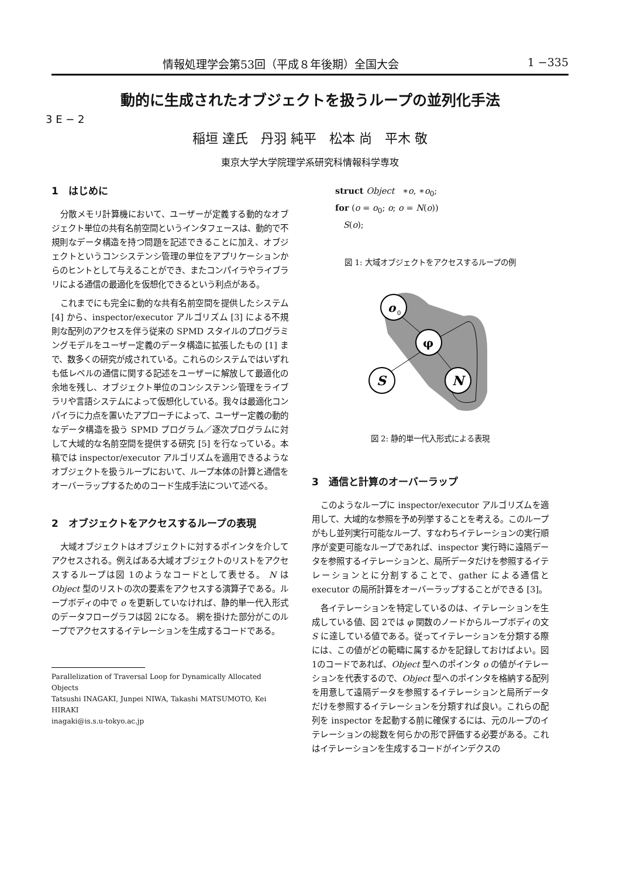情報処理学会第53回（平成８年後期）全国大会 1 −335
動的に生成されたオブジェクトを扱うループの並列化手法
3 E − 2
稲垣 達氏　丹羽 純平　松本 尚　平木 敬
東京大学大学院理学系研究科情報科学専攻
1　はじめに
分散メモリ計算機において、ユーザーが定義する動的なオブジェクト単位の共有名前空間というインタフェースは、動的で不規則なデータ構造を持つ問題を記述できることに加え、オブジェクトというコンシステンシ管理の単位をアプリケーションからのヒントとして与えることができ、またコンパイラやライブラリによる通信の最適化を仮想化できるという利点がある。
これまでにも完全に動的な共有名前空間を提供したシステム [4] から、inspector/executor アルゴリズム [3] による不規則な配列のアクセスを伴う従来の SPMD スタイルのプログラミングモデルをユーザー定義のデータ構造に拡張したもの [1] まで、数多くの研究が成されている。これらのシステムではいずれも低レベルの通信に関する記述をユーザーに解放して最適化の余地を残し、オブジェクト単位のコンシステンシ管理をライブラリや言語システムによって仮想化している。我々は最適化コンパイラに力点を置いたアプローチによって、ユーザー定義の動的なデータ構造を扱う SPMD プログラム／逐次プログラムに対して大域的な名前空間を提供する研究 [5] を行なっている。本稿では inspector/executor アルゴリズムを適用できるようなオブジェクトを扱うループにおいて、ループ本体の計算と通信をオーバーラップするためのコード生成手法について述べる。
2　オブジェクトをアクセスするループの表現
大域オブジェクトはオブジェクトに対するポインタを介してアクセスされる。例えばある大域オブジェクトのリストをアクセスするループは図 1のようなコードとして表せる。 N は Object 型のリストの次の要素をアクセスする演算子である。ループボディの中で o を更新していなければ、静的単一代入形式のデータフローグラフは図 2になる。 網を掛けた部分がこのループでアクセスするイテレーションを生成するコードである。
Parallelization of Traversal Loop for Dynamically Allocated Objects
Tatsushi INAGAKI, Junpei NIWA, Takashi MATSUMOTO, Kei HIRAKI
inagaki@is.s.u-tokyo.ac.jp
struct Object ∗o, ∗o<sub>0</sub>;
for (o = o<sub>0</sub>; o; o = N(o))
S(o);
図 1: 大域オブジェクトをアクセスするループの例
o
0
φ
S
N
図 2: 静的単一代入形式による表現
3　通信と計算のオーバーラップ
このようなループに inspector/executor アルゴリズムを適用して、大域的な参照を予め列挙することを考える。このループがもし並列実行可能なループ、すなわちイテレーションの実行順序が変更可能なループであれば、inspector 実行時に遠隔データを参照するイテレーションと、局所データだけを参照するイテレーションとに分割することで、gather による通信と executor の局所計算をオーバーラップすることができる [3]。
各イテレーションを特定しているのは、イテレーションを生成している値、図 2では φ 関数のノードからループボディの文 S に達している値である。従ってイテレーションを分類する際には、この値がどの範疇に属するかを記録しておけばよい。図 1のコードであれば、Object 型へのポインタ o の値がイテレーションを代表するので、Object 型へのポインタを格納する配列を用意して遠隔データを参照するイテレーションと局所データだけを参照するイテレーションを分類すれば良い。これらの配列を inspector を起動する前に確保するには、元のループのイテレーションの総数を何らかの形で評価する必要がある。これはイテレーションを生成するコードがインデクスの